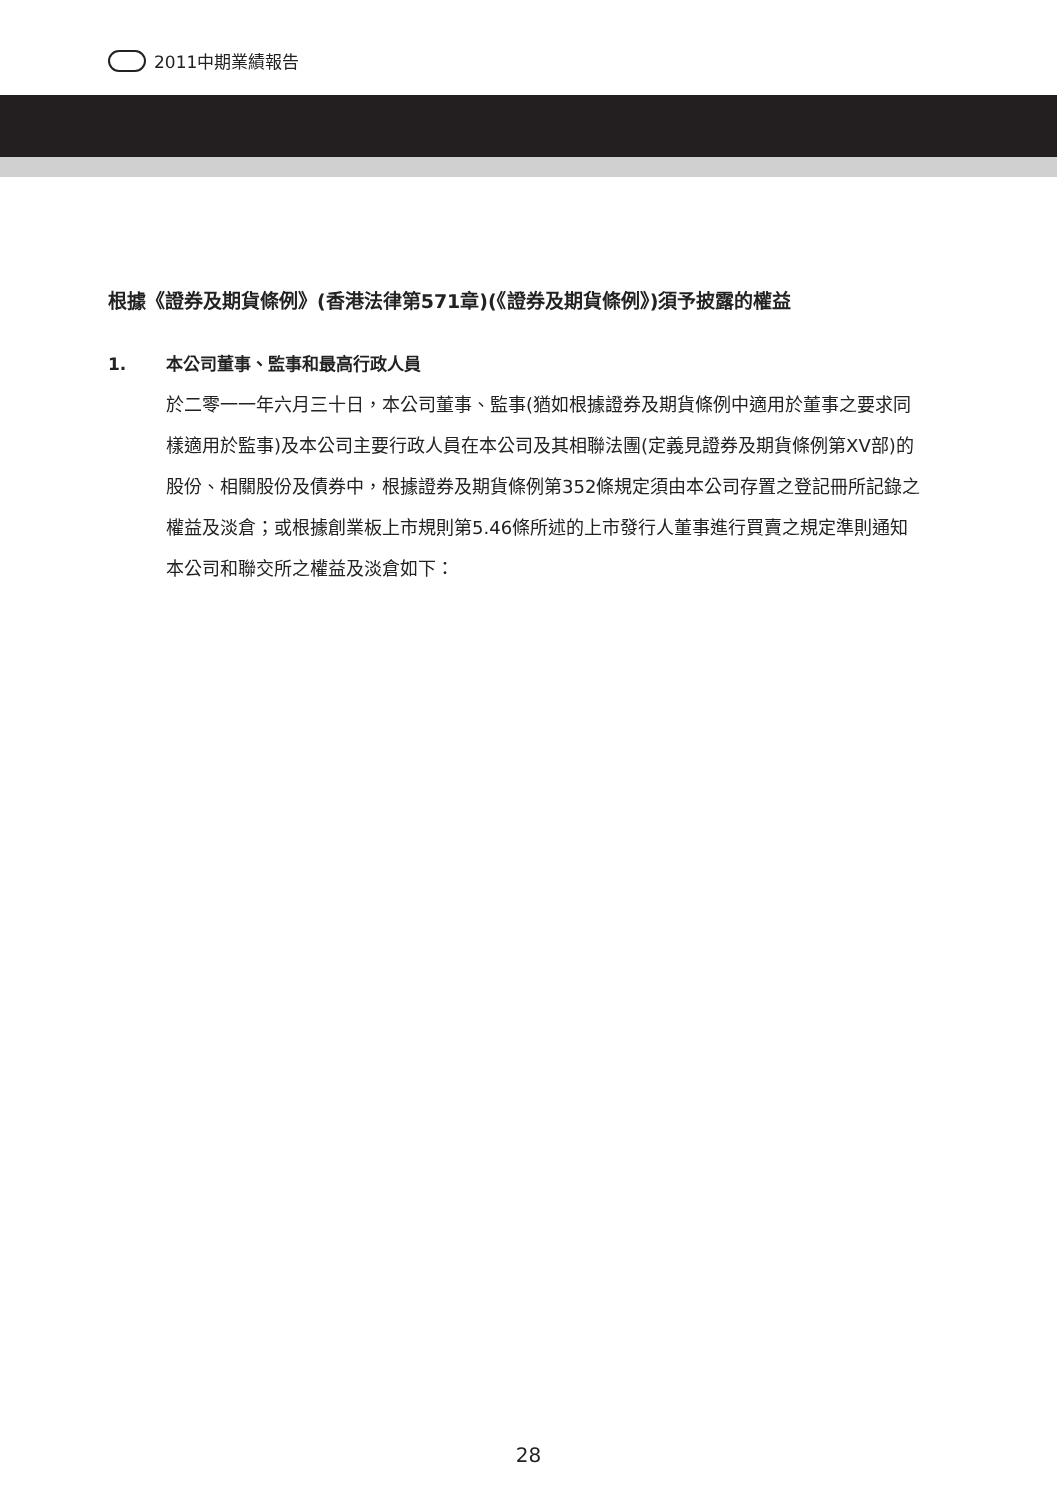2011中期業績報告
根據《證券及期貨條例》(香港法律第571章)(《證券及期貨條例》)須予披露的權益
1. 本公司董事、監事和最高行政人員
於二零一一年六月三十日，本公司董事、監事(猶如根據證券及期貨條例中適用於董事之要求同樣適用於監事)及本公司主要行政人員在本公司及其相聯法團(定義見證券及期貨條例第XV部)的股份、相關股份及債券中，根據證券及期貨條例第352條規定須由本公司存置之登記冊所記錄之權益及淡倉；或根據創業板上市規則第5.46條所述的上市發行人董事進行買賣之規定準則通知本公司和聯交所之權益及淡倉如下：
28